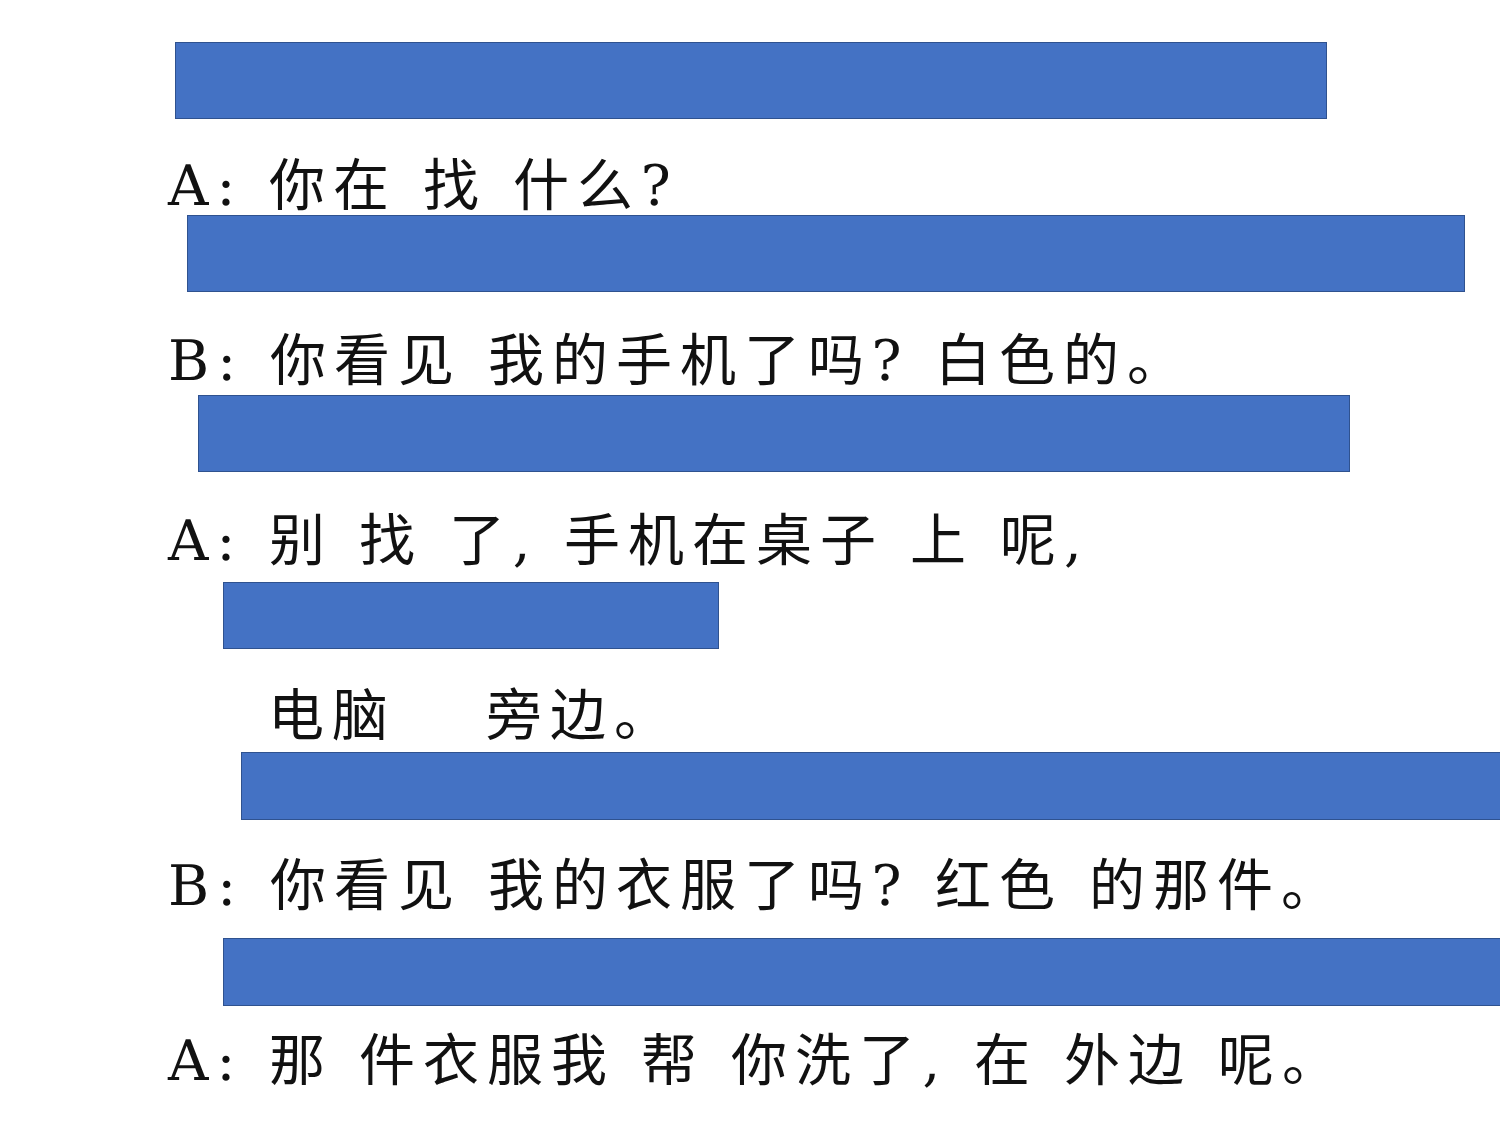A: 你在 找 什么?
B: 你看见 我的手机了吗? 白色的。
A: 别 找 了, 手机在桌子 上 呢,
电脑 　旁边。
B: 你看见 我的衣服了吗? 红色 的那件。
A: 那 件衣服我 帮 你洗了, 在 外边 呢。